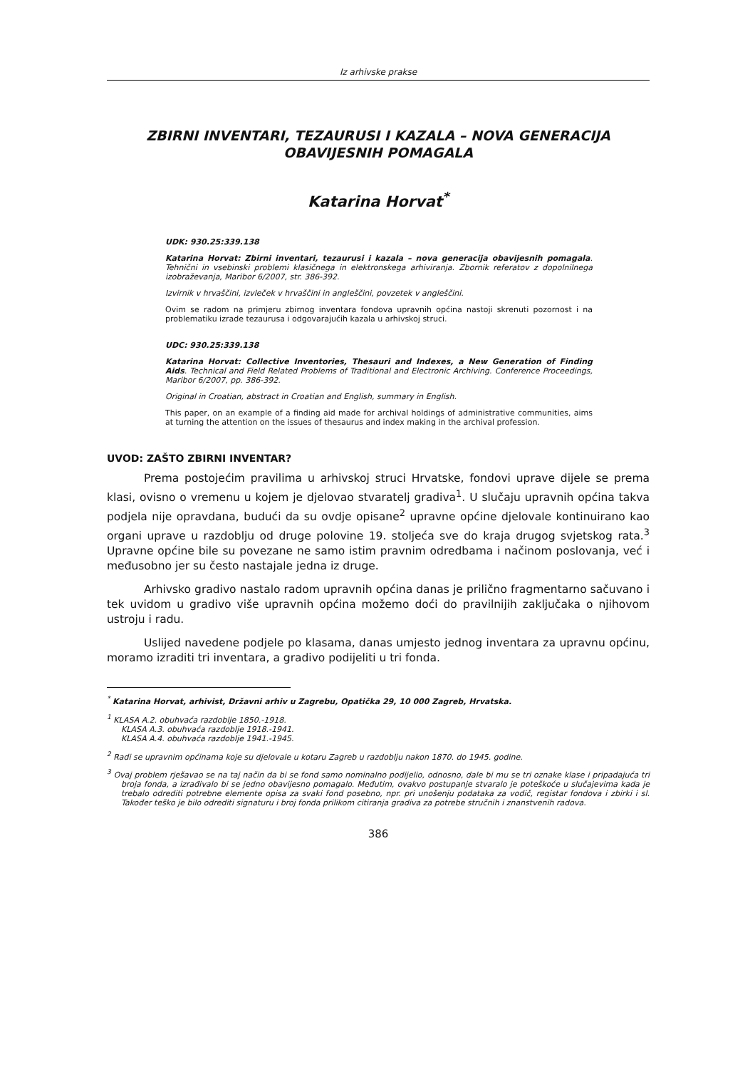Iz arhivske prakse
ZBIRNI INVENTARI, TEZAURUSI I KAZALA – NOVA GENERACIJA OBAVIJESNIH POMAGALA
Katarina Horvat<sup>*</sup>
UDK: 930.25:339.138
Katarina Horvat: Zbirni inventari, tezaurusi i kazala – nova generacija obavijesnih pomagala. Tehnični in vsebinski problemi klasičnega in elektronskega arhiviranja. Zbornik referatov z dopolnilnega izobraževanja, Maribor 6/2007, str. 386-392.
Izvirnik v hrvaščini, izvleček v hrvaščini in angleščini, povzetek v angleščini.
Ovim se radom na primjeru zbirnog inventara fondova upravnih općina nastoji skrenuti pozornost i na problematiku izrade tezaurusa i odgovarajućih kazala u arhivskoj struci.
UDC: 930.25:339.138
Katarina Horvat: Collective Inventories, Thesauri and Indexes, a New Generation of Finding Aids. Technical and Field Related Problems of Traditional and Electronic Archiving. Conference Proceedings, Maribor 6/2007, pp. 386-392.
Original in Croatian, abstract in Croatian and English, summary in English.
This paper, on an example of a finding aid made for archival holdings of administrative communities, aims at turning the attention on the issues of thesaurus and index making in the archival profession.
UVOD: ZAŠTO ZBIRNI INVENTAR?
Prema postojećim pravilima u arhivskoj struci Hrvatske, fondovi uprave dijele se prema klasi, ovisno o vremenu u kojem je djelovao stvaratelj gradiva<sup>1</sup>. U slučaju upravnih općina takva podjela nije opravdana, budući da su ovdje opisane<sup>2</sup> upravne općine djelovale kontinuirano kao organi uprave u razdoblju od druge polovine 19. stoljeća sve do kraja drugog svjetskog rata.<sup>3</sup> Upravne općine bile su povezane ne samo istim pravnim odredbama i načinom poslovanja, već i međusobno jer su često nastajale jedna iz druge.
Arhivsko gradivo nastalo radom upravnih općina danas je prilično fragmentarno sačuvano i tek uvidom u gradivo više upravnih općina možemo doći do pravilnijih zaključaka o njihovom ustroju i radu.
Uslijed navedene podjele po klasama, danas umjesto jednog inventara za upravnu općinu, moramo izraditi tri inventara, a gradivo podijeliti u tri fonda.
<sup>*</sup> Katarina Horvat, arhivist, Državni arhiv u Zagrebu, Opatička 29, 10 000 Zagreb, Hrvatska.
<sup>1</sup> KLASA A.2. obuhvaća razdoblje 1850.-1918.
KLASA A.3. obuhvaća razdoblje 1918.-1941.
KLASA A.4. obuhvaća razdoblje 1941.-1945.
<sup>2</sup> Radi se upravnim općinama koje su djelovale u kotaru Zagreb u razdoblju nakon 1870. do 1945. godine.
<sup>3</sup> Ovaj problem rješavao se na taj način da bi se fond samo nominalno podijelio, odnosno, dale bi mu se tri oznake klase i pripadajuća tri broja fonda, a izrađivalo bi se jedno obavijesno pomagalo. Međutim, ovakvo postupanje stvaralo je poteškoće u slučajevima kada je trebalo odrediti potrebne elemente opisa za svaki fond posebno, npr. pri unošenju podataka za vodič, registar fondova i zbirki i sl. Također teško je bilo odrediti signaturu i broj fonda prilikom citiranja gradiva za potrebe stručnih i znanstvenih radova.
386